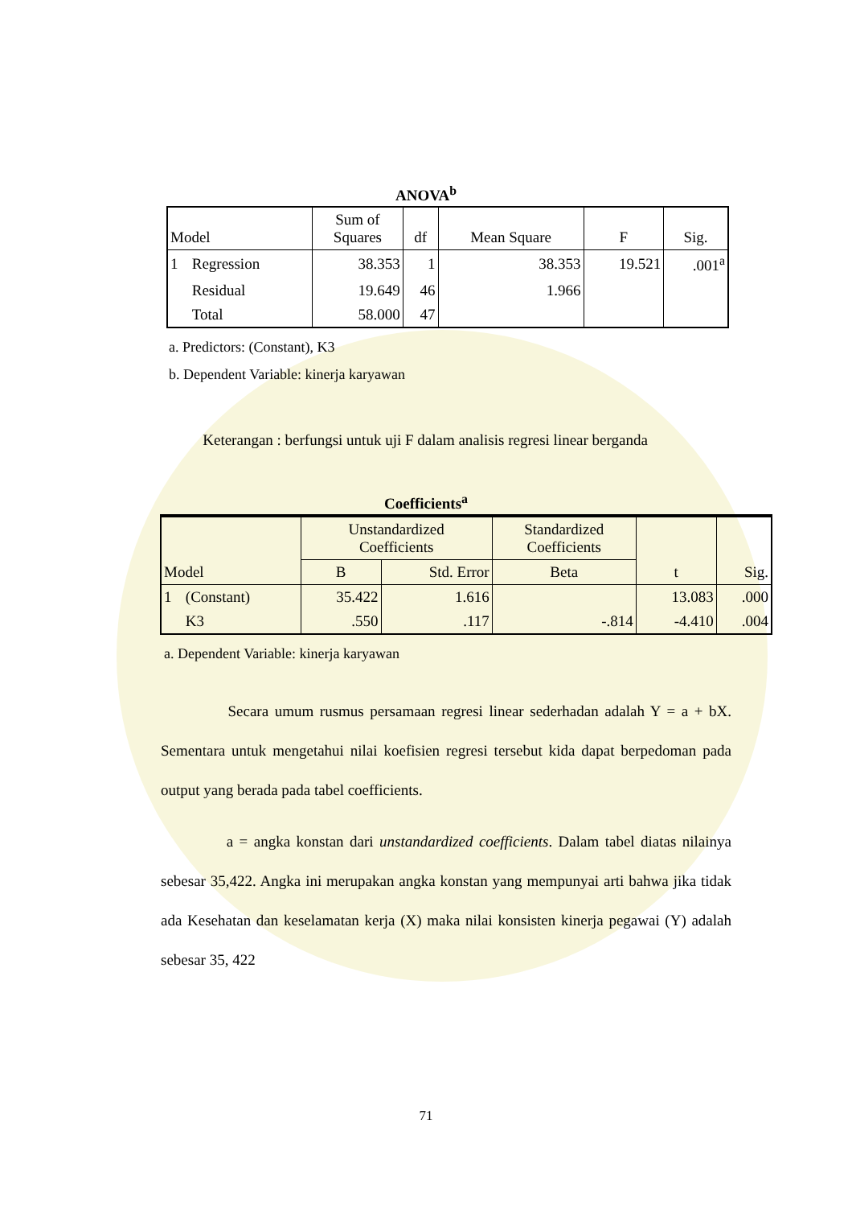ANOVA<sup>b</sup>
| Model | | Sum of Squares | df | Mean Square | F | Sig. |
| --- | --- | --- | --- | --- | --- | --- |
| 1 | Regression | 38.353 | 1 | 38.353 | 19.521 | .001<sup>a</sup> |
| | Residual | 19.649 | 46 | 1.966 | | |
| | Total | 58.000 | 47 | | | |
a. Predictors: (Constant), K3
b. Dependent Variable: kinerja karyawan
Keterangan : berfungsi untuk uji F dalam analisis regresi linear berganda
Coefficients<sup>a</sup>
| Model | | Unstandardized Coefficients | | Standardized Coefficients | t | Sig. |
| --- | --- | --- | --- | --- | --- | --- |
| | | B | Std. Error | Beta | | |
| 1 | (Constant) | 35.422 | 1.616 | | 13.083 | .000 |
| | K3 | .550 | .117 | -.814 | -4.410 | .004 |
a. Dependent Variable: kinerja karyawan
Secara umum rusmus persamaan regresi linear sederhadan adalah Y = a + bX. Sementara untuk mengetahui nilai koefisien regresi tersebut kida dapat berpedoman pada output yang berada pada tabel coefficients.
a = angka konstan dari unstandardized coefficients. Dalam tabel diatas nilainya sebesar 35,422. Angka ini merupakan angka konstan yang mempunyai arti bahwa jika tidak ada Kesehatan dan keselamatan kerja (X) maka nilai konsisten kinerja pegawai (Y) adalah sebesar 35, 422
71